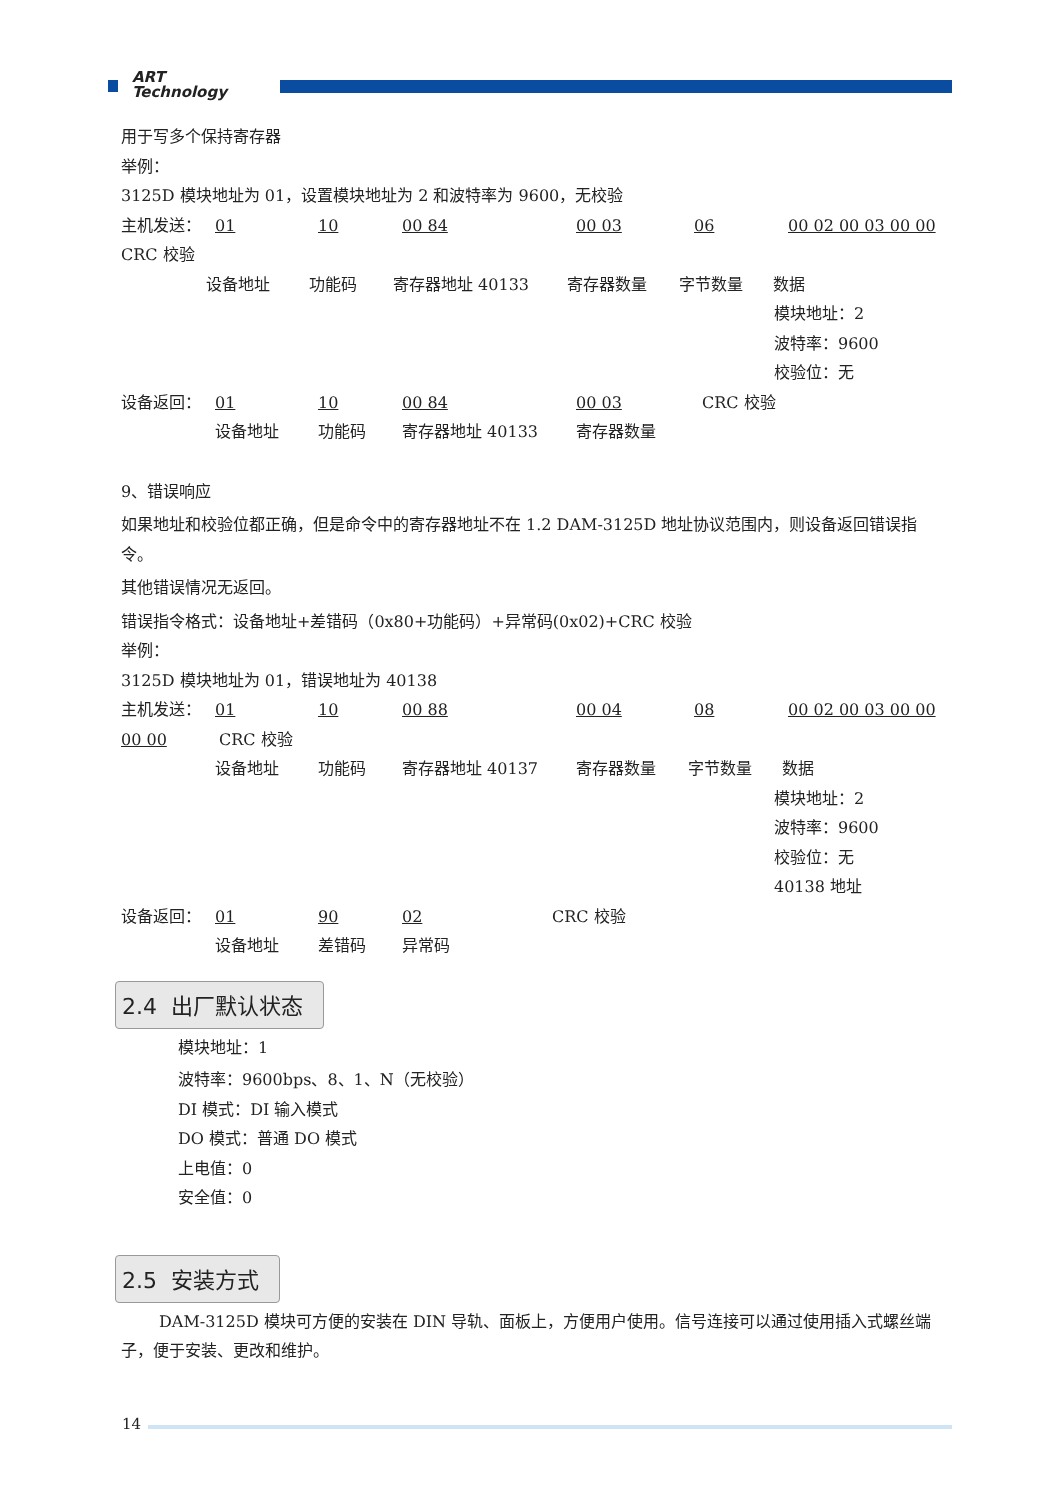ART
Technology
用于写多个保持寄存器
举例：
3125D 模块地址为 01，设置模块地址为 2 和波特率为 9600，无校验
主机发送： 01 10 00 84 00 03 06 00 02 00 03 00 00
CRC 校验
设备地址 功能码 寄存器地址 40133 寄存器数量 字节数量 数据
模块地址：2
波特率：9600
校验位：无
设备返回： 01 10 00 84 00 03 CRC 校验
设备地址 功能码 寄存器地址 40133 寄存器数量
9、错误响应
如果地址和校验位都正确，但是命令中的寄存器地址不在 1.2 DAM-3125D 地址协议范围内，则设备返回错误指令。
其他错误情况无返回。
错误指令格式：设备地址+差错码（0x80+功能码）+异常码(0x02)+CRC 校验
举例：
3125D 模块地址为 01，错误地址为 40138
主机发送： 01 10 00 88 00 04 08 00 02 00 03 00 00
00 00 CRC 校验
设备地址 功能码 寄存器地址 40137 寄存器数量 字节数量 数据
模块地址：2
波特率：9600
校验位：无
40138 地址
设备返回： 01 90 02 CRC 校验
设备地址 差错码 异常码
2.4 出厂默认状态
模块地址：1
波特率：9600bps、8、1、N（无校验）
DI 模式：DI 输入模式
DO 模式：普通 DO 模式
上电值：0
安全值：0
2.5 安装方式
DAM-3125D 模块可方便的安装在 DIN 导轨、面板上，方便用户使用。信号连接可以通过使用插入式螺丝端子，便于安装、更改和维护。
14